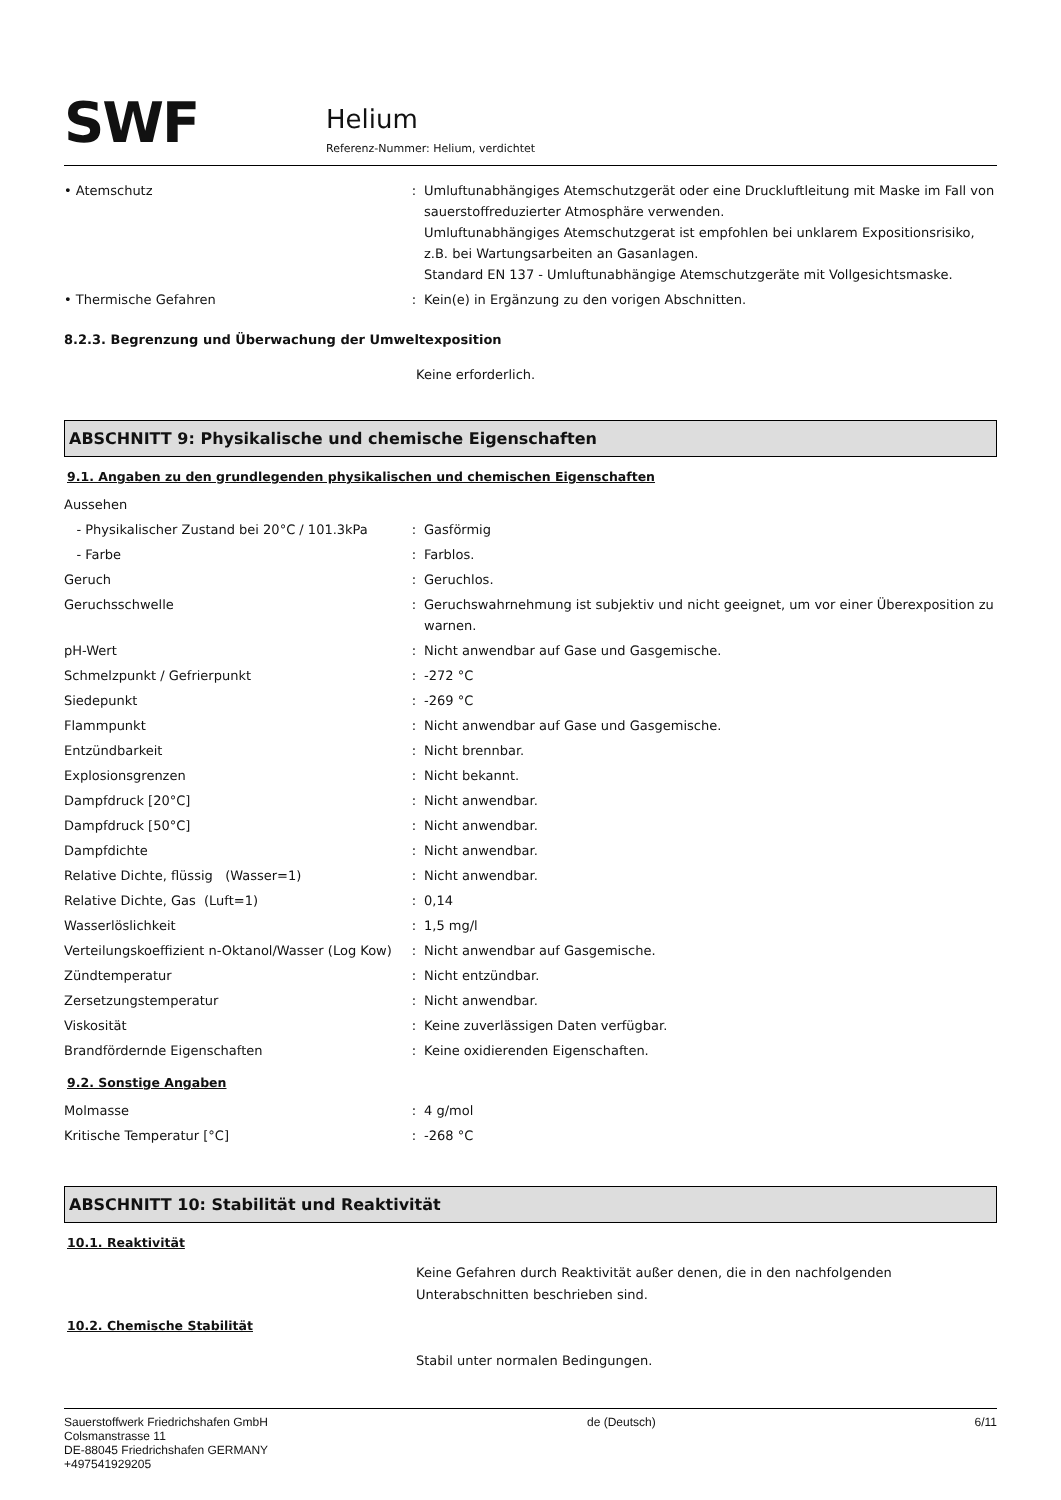SWF
Helium
Referenz-Nummer: Helium, verdichtet
| • Atemschutz | : | Umluftunabhängiges Atemschutzgerät oder eine Druckluftleitung mit Maske im Fall von sauerstoffreduzierter Atmosphäre verwenden. Umluftunabhängiges Atemschutzgerat ist empfohlen bei unklarem Expositionsrisiko, z.B. bei Wartungsarbeiten an Gasanlagen. Standard EN 137 - Umluftunabhängige Atemschutzgeräte mit Vollgesichtsmaske. |
| • Thermische Gefahren | : | Kein(e) in Ergänzung zu den vorigen Abschnitten. |
8.2.3. Begrenzung und Überwachung der Umweltexposition
Keine erforderlich.
ABSCHNITT 9: Physikalische und chemische Eigenschaften
9.1. Angaben zu den grundlegenden physikalischen und chemischen Eigenschaften
| Aussehen | | |
| - Physikalischer Zustand bei 20°C / 101.3kPa | : | Gasförmig |
| - Farbe | : | Farblos. |
| Geruch | : | Geruchlos. |
| Geruchsschwelle | : | Geruchswahrnehmung ist subjektiv und nicht geeignet, um vor einer Überexposition zu warnen. |
| pH-Wert | : | Nicht anwendbar auf Gase und Gasgemische. |
| Schmelzpunkt / Gefrierpunkt | : | -272 °C |
| Siedepunkt | : | -269 °C |
| Flammpunkt | : | Nicht anwendbar auf Gase und Gasgemische. |
| Entzündbarkeit | : | Nicht brennbar. |
| Explosionsgrenzen | : | Nicht bekannt. |
| Dampfdruck [20°C] | : | Nicht anwendbar. |
| Dampfdruck [50°C] | : | Nicht anwendbar. |
| Dampfdichte | : | Nicht anwendbar. |
| Relative Dichte, flüssig (Wasser=1) | : | Nicht anwendbar. |
| Relative Dichte, Gas (Luft=1) | : | 0,14 |
| Wasserlöslichkeit | : | 1,5 mg/l |
| Verteilungskoeffizient n-Oktanol/Wasser (Log Kow) | : | Nicht anwendbar auf Gasgemische. |
| Zündtemperatur | : | Nicht entzündbar. |
| Zersetzungstemperatur | : | Nicht anwendbar. |
| Viskosität | : | Keine zuverlässigen Daten verfügbar. |
| Brandfördernde Eigenschaften | : | Keine oxidierenden Eigenschaften. |
9.2. Sonstige Angaben
| Molmasse | : | 4 g/mol |
| Kritische Temperatur [°C] | : | -268 °C |
ABSCHNITT 10: Stabilität und Reaktivität
10.1. Reaktivität
Keine Gefahren durch Reaktivität außer denen, die in den nachfolgenden Unterabschnitten beschrieben sind.
10.2. Chemische Stabilität
Stabil unter normalen Bedingungen.
Sauerstoffwerk Friedrichshafen GmbH
Colsmanstrasse 11
DE-88045 Friedrichshafen GERMANY
+497541929205
de (Deutsch) 6/11